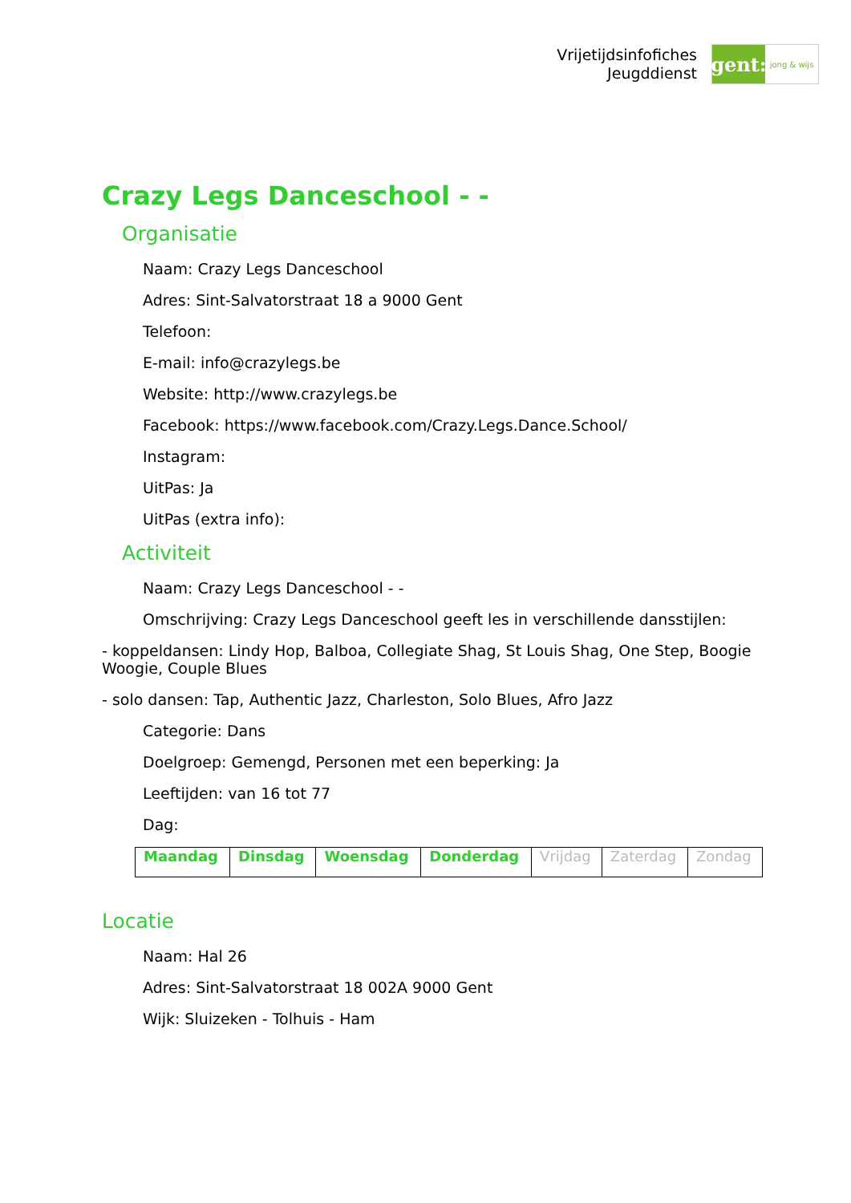Vrijetijdsinfofiches
Jeugddienst
gent:
jong & wijs
Crazy Legs Danceschool - -
Organisatie
Naam: Crazy Legs Danceschool
Adres: Sint-Salvatorstraat 18 a 9000 Gent
Telefoon:
E-mail: info@crazylegs.be
Website: http://www.crazylegs.be
Facebook: https://www.facebook.com/Crazy.Legs.Dance.School/
Instagram:
UitPas: Ja
UitPas (extra info):
Activiteit
Naam: Crazy Legs Danceschool - -
Omschrijving: Crazy Legs Danceschool geeft les in verschillende dansstijlen:
- koppeldansen: Lindy Hop, Balboa, Collegiate Shag, St Louis Shag, One Step, Boogie Woogie, Couple Blues
- solo dansen: Tap, Authentic Jazz, Charleston, Solo Blues, Afro Jazz
Categorie: Dans
Doelgroep: Gemengd, Personen met een beperking: Ja
Leeftijden: van 16 tot 77
Dag:
| Maandag | Dinsdag | Woensdag | Donderdag | Vrijdag | Zaterdag | Zondag |
Locatie
Naam: Hal 26
Adres: Sint-Salvatorstraat 18 002A 9000 Gent
Wijk: Sluizeken - Tolhuis - Ham